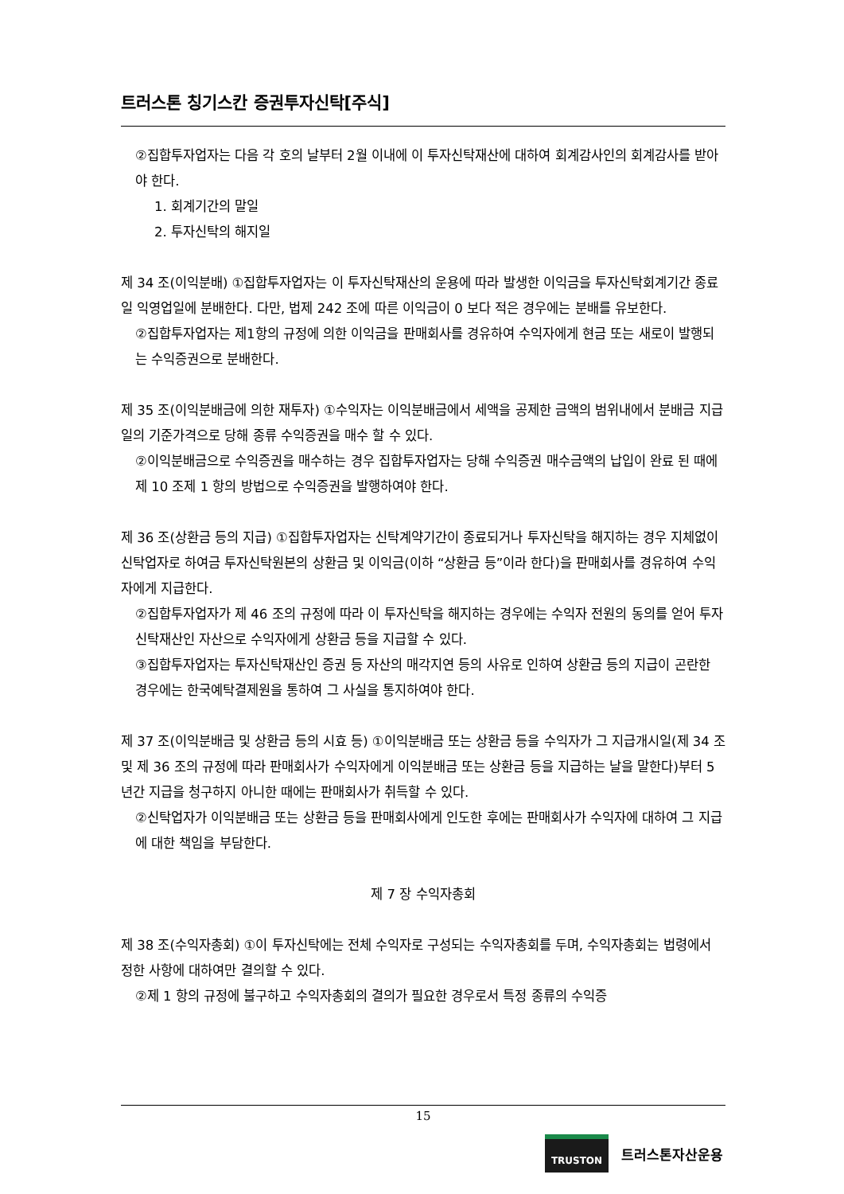트러스톤 칭기스칸 증권투자신탁[주식]
②집합투자업자는 다음 각 호의 날부터 2월 이내에 이 투자신탁재산에 대하여 회계감사인의 회계감사를 받아야 한다.
1. 회계기간의 말일
2. 투자신탁의 해지일
제 34 조(이익분배) ①집합투자업자는 이 투자신탁재산의 운용에 따라 발생한 이익금을 투자신탁회계기간 종료일 익영업일에 분배한다. 다만, 법제 242 조에 따른 이익금이 0 보다 적은 경우에는 분배를 유보한다.
②집합투자업자는 제1항의 규정에 의한 이익금을 판매회사를 경유하여 수익자에게 현금 또는 새로이 발행되는 수익증권으로 분배한다.
제 35 조(이익분배금에 의한 재투자) ①수익자는 이익분배금에서 세액을 공제한 금액의 범위내에서 분배금 지급일의 기준가격으로 당해 종류 수익증권을 매수 할 수 있다.
②이익분배금으로 수익증권을 매수하는 경우 집합투자업자는 당해 수익증권 매수금액의 납입이 완료 된 때에 제 10 조제 1 항의 방법으로 수익증권을 발행하여야 한다.
제 36 조(상환금 등의 지급) ①집합투자업자는 신탁계약기간이 종료되거나 투자신탁을 해지하는 경우 지체없이 신탁업자로 하여금 투자신탁원본의 상환금 및 이익금(이하 “상환금 등”이라 한다)을 판매회사를 경유하여 수익자에게 지급한다.
②집합투자업자가 제 46 조의 규정에 따라 이 투자신탁을 해지하는 경우에는 수익자 전원의 동의를 얻어 투자신탁재산인 자산으로 수익자에게 상환금 등을 지급할 수 있다.
③집합투자업자는 투자신탁재산인 증권 등 자산의 매각지연 등의 사유로 인하여 상환금 등의 지급이 곤란한 경우에는 한국예탁결제원을 통하여 그 사실을 통지하여야 한다.
제 37 조(이익분배금 및 상환금 등의 시효 등) ①이익분배금 또는 상환금 등을 수익자가 그 지급개시일(제 34 조 및 제 36 조의 규정에 따라 판매회사가 수익자에게 이익분배금 또는 상환금 등을 지급하는 날을 말한다)부터 5 년간 지급을 청구하지 아니한 때에는 판매회사가 취득할 수 있다.
②신탁업자가 이익분배금 또는 상환금 등을 판매회사에게 인도한 후에는 판매회사가 수익자에 대하여 그 지급에 대한 책임을 부담한다.
제 7 장 수익자총회
제 38 조(수익자총회) ①이 투자신탁에는 전체 수익자로 구성되는 수익자총회를 두며, 수익자총회는 법령에서 정한 사항에 대하여만 결의할 수 있다.
②제 1 항의 규정에 불구하고 수익자총회의 결의가 필요한 경우로서 특정 종류의 수익증
15
TRUSTON
트러스톤자산운용